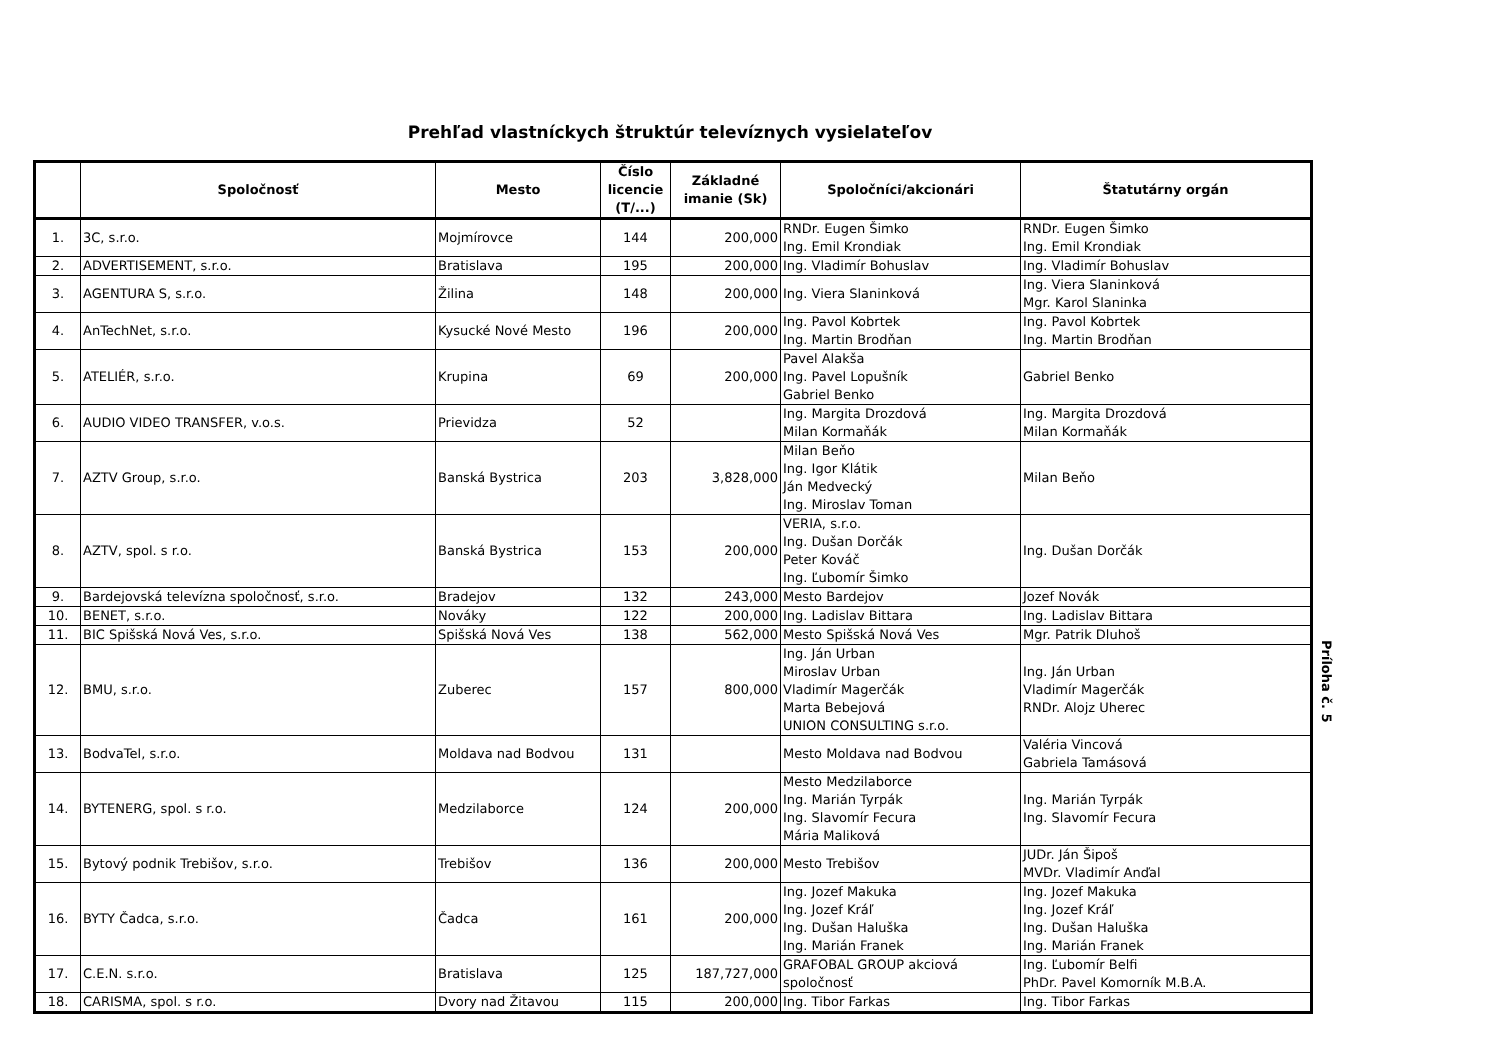Prehľad vlastníckych štruktúr televíznych vysielateľov
| | Spoločnosť | Mesto | Číslo licencie (T/...) | Základné imanie (Sk) | Spoločníci/akcionári | Štatutárny orgán |
| --- | --- | --- | --- | --- | --- | --- |
| 1. | 3C, s.r.o. | Mojmírovce | 144 | 200,000 | RNDr. Eugen Šimko Ing. Emil Krondiak | RNDr. Eugen Šimko Ing. Emil Krondiak |
| 2. | ADVERTISEMENT, s.r.o. | Bratislava | 195 | 200,000 | Ing. Vladimír Bohuslav | Ing. Vladimír Bohuslav |
| 3. | AGENTURA S, s.r.o. | Žilina | 148 | 200,000 | Ing. Viera Slaninková | Ing. Viera Slaninková Mgr. Karol Slaninka |
| 4. | AnTechNet, s.r.o. | Kysucké Nové Mesto | 196 | 200,000 | Ing. Pavol Kobrtek Ing. Martin Brodňan | Ing. Pavol Kobrtek Ing. Martin Brodňan |
| 5. | ATELIÉR, s.r.o. | Krupina | 69 | 200,000 | Pavel Alakša Ing. Pavel Lopušník Gabriel Benko | Gabriel Benko |
| 6. | AUDIO VIDEO TRANSFER, v.o.s. | Prievidza | 52 | | Ing. Margita Drozdová Milan Kormaňák | Ing. Margita Drozdová Milan Kormaňák |
| 7. | AZTV Group, s.r.o. | Banská Bystrica | 203 | 3,828,000 | Milan Beňo Ing. Igor Klátik Ján Medvecký Ing. Miroslav Toman | Milan Beňo |
| 8. | AZTV, spol. s r.o. | Banská Bystrica | 153 | 200,000 | VERIA, s.r.o. Ing. Dušan Dorčák Peter Kováč Ing. Ľubomír Šimko | Ing. Dušan Dorčák |
| 9. | Bardejovská televízna spoločnosť, s.r.o. | Bradejov | 132 | 243,000 | Mesto Bardejov | Jozef Novák |
| 10. | BENET, s.r.o. | Nováky | 122 | 200,000 | Ing. Ladislav Bittara | Ing. Ladislav Bittara |
| 11. | BIC Spišská Nová Ves, s.r.o. | Spišská Nová Ves | 138 | 562,000 | Mesto Spišská Nová Ves | Mgr. Patrik Dluhoš |
| 12. | BMU, s.r.o. | Zuberec | 157 | 800,000 | Ing. Ján Urban Miroslav Urban Vladimír Magerčák Marta Bebejová UNION CONSULTING s.r.o. | Ing. Ján Urban Vladimír Magerčák RNDr. Alojz Uherec |
| 13. | BodvaTel, s.r.o. | Moldava nad Bodvou | 131 | | Mesto Moldava nad Bodvou | Valéria Vincová Gabriela Tamásová |
| 14. | BYTENERG, spol. s r.o. | Medzilaborce | 124 | 200,000 | Mesto Medzilaborce Ing. Marián Tyrpák Ing. Slavomír Fecura Mária Maliková | Ing. Marián Tyrpák Ing. Slavomír Fecura |
| 15. | Bytový podnik Trebišov, s.r.o. | Trebišov | 136 | 200,000 | Mesto Trebišov | JUDr. Ján Šipoš MVDr. Vladimír Anďal |
| 16. | BYTY Čadca, s.r.o. | Čadca | 161 | 200,000 | Ing. Jozef Makuka Ing. Jozef Kráľ Ing. Dušan Haluška Ing. Marián Franek | Ing. Jozef Makuka Ing. Jozef Kráľ Ing. Dušan Haluška Ing. Marián Franek |
| 17. | C.E.N. s.r.o. | Bratislava | 125 | 187,727,000 | GRAFOBAL GROUP akciová spoločnosť | Ing. Ľubomír Belfi PhDr. Pavel Komorník M.B.A. |
| 18. | CARISMA, spol. s r.o. | Dvory nad Žitavou | 115 | 200,000 | Ing. Tibor Farkas | Ing. Tibor Farkas |
Príloha č. 5